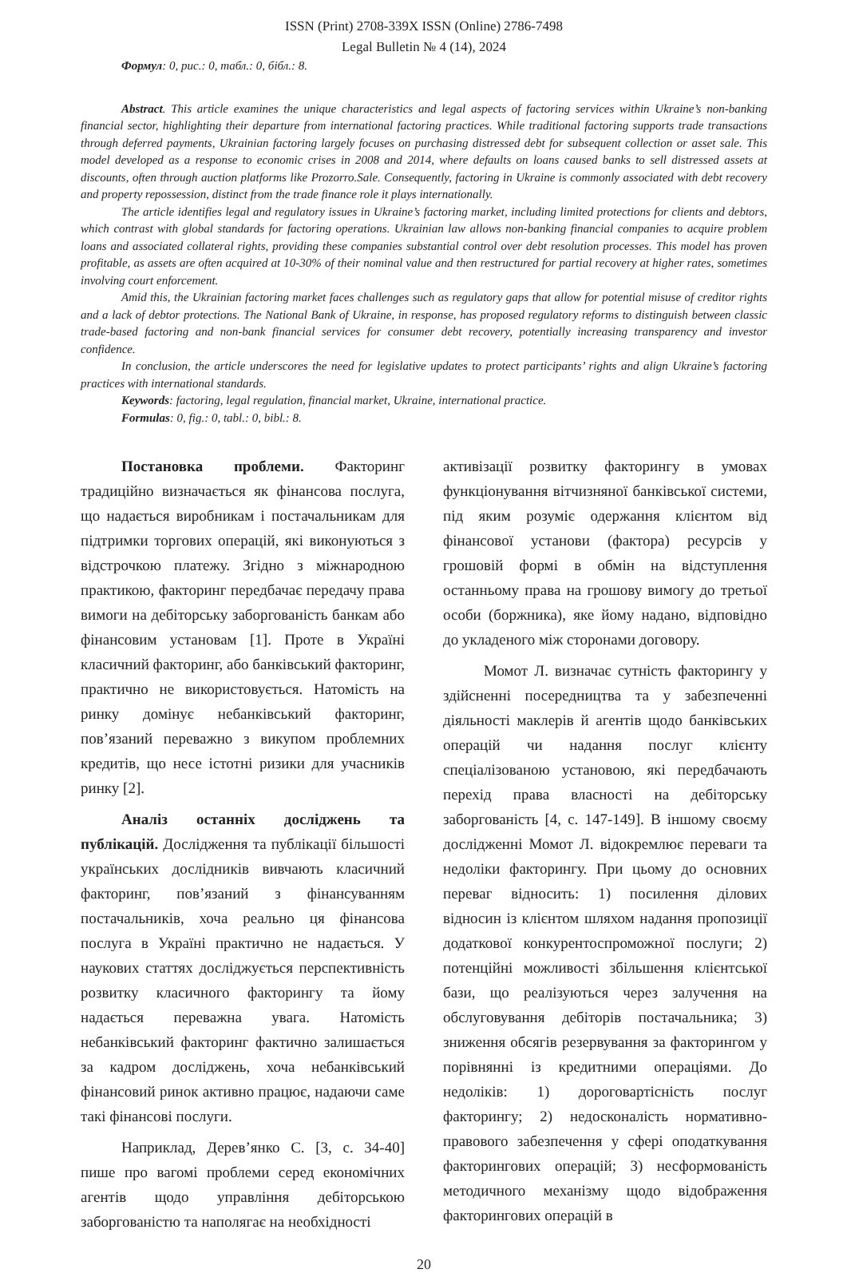ISSN (Print) 2708-339X ISSN (Online) 2786-7498
Legal Bulletin № 4 (14), 2024
Формул: 0, рис.: 0, табл.: 0, бібл.: 8.
Abstract. This article examines the unique characteristics and legal aspects of factoring services within Ukraine’s non-banking financial sector, highlighting their departure from international factoring practices. While traditional factoring supports trade transactions through deferred payments, Ukrainian factoring largely focuses on purchasing distressed debt for subsequent collection or asset sale. This model developed as a response to economic crises in 2008 and 2014, where defaults on loans caused banks to sell distressed assets at discounts, often through auction platforms like Prozorro.Sale. Consequently, factoring in Ukraine is commonly associated with debt recovery and property repossession, distinct from the trade finance role it plays internationally.
The article identifies legal and regulatory issues in Ukraine’s factoring market, including limited protections for clients and debtors, which contrast with global standards for factoring operations. Ukrainian law allows non-banking financial companies to acquire problem loans and associated collateral rights, providing these companies substantial control over debt resolution processes. This model has proven profitable, as assets are often acquired at 10-30% of their nominal value and then restructured for partial recovery at higher rates, sometimes involving court enforcement.
Amid this, the Ukrainian factoring market faces challenges such as regulatory gaps that allow for potential misuse of creditor rights and a lack of debtor protections. The National Bank of Ukraine, in response, has proposed regulatory reforms to distinguish between classic trade-based factoring and non-bank financial services for consumer debt recovery, potentially increasing transparency and investor confidence.
In conclusion, the article underscores the need for legislative updates to protect participants’ rights and align Ukraine’s factoring practices with international standards.
Keywords: factoring, legal regulation, financial market, Ukraine, international practice.
Formulas: 0, fig.: 0, tabl.: 0, bibl.: 8.
Постановка проблеми. Факторинг традиційно визначається як фінансова послуга, що надається виробникам і постачальникам для підтримки торгових операцій, які виконуються з відстрочкою платежу. Згідно з міжнародною практикою, факторинг передбачає передачу права вимоги на дебіторську заборгованість банкам або фінансовим установам [1]. Проте в Україні класичний факторинг, або банківський факторинг, практично не використовується. Натомість на ринку домінує небанківський факторинг, пов’язаний переважно з викупом проблемних кредитів, що несе істотні ризики для учасників ринку [2].
Аналіз останніх досліджень та публікацій. Дослідження та публікації більшості українських дослідників вивчають класичний факторинг, пов’язаний з фінансуванням постачальників, хоча реально ця фінансова послуга в Україні практично не надається. У наукових статтях досліджується перспективність розвитку класичного факторингу та йому надається переважна увага. Натомість небанківський факторинг фактично залишається за кадром досліджень, хоча небанківський фінансовий ринок активно працює, надаючи саме такі фінансові послуги.
Наприклад, Дерев’янко С. [3, с. 34-40] пише про вагомі проблеми серед економічних агентів щодо управління дебіторською заборгованістю та наполягає на необхідності
активізації розвитку факторингу в умовах функціонування вітчизняної банківської системи, під яким розуміє одержання клієнтом від фінансової установи (фактора) ресурсів у грошовій формі в обмін на відступлення останньому права на грошову вимогу до третьої особи (боржника), яке йому надано, відповідно до укладеного між сторонами договору.
Момот Л. визначає сутність факторингу у здійсненні посередництва та у забезпеченні діяльності маклерів й агентів щодо банківських операцій чи надання послуг клієнту спеціалізованою установою, які передбачають перехід права власності на дебіторську заборгованість [4, с. 147-149]. В іншому своєму дослідженні Момот Л. відокремлює переваги та недоліки факторингу. При цьому до основних переваг відносить: 1) посилення ділових відносин із клієнтом шляхом надання пропозиції додаткової конкурентоспроможної послуги; 2) потенційні можливості збільшення клієнтської бази, що реалізуються через залучення на обслуговування дебіторів постачальника; 3) зниження обсягів резервування за факторингом у порівнянні із кредитними операціями. До недоліків: 1) дороговартісність послуг факторингу; 2) недосконалість нормативно-правового забезпечення у сфері оподаткування факторингових операцій; 3) несформованість методичного механізму щодо відображення факторингових операцій в
20